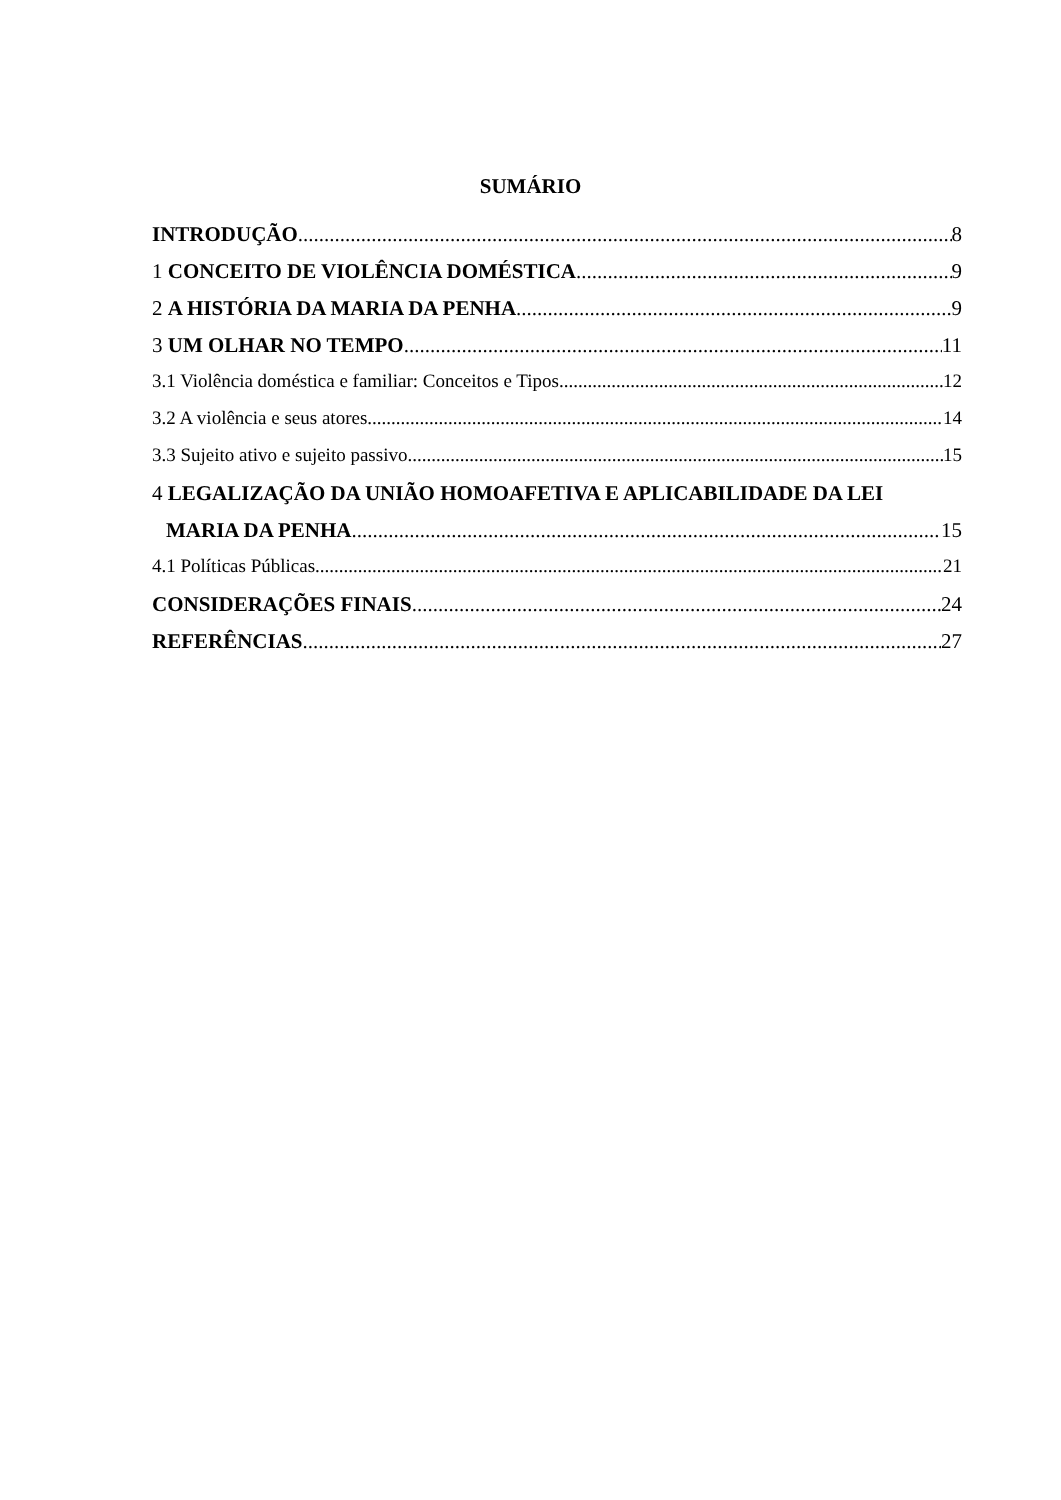SUMÁRIO
INTRODUÇÃO 8
1 CONCEITO DE VIOLÊNCIA DOMÉSTICA 9
2 A HISTÓRIA DA MARIA DA PENHA 9
3 UM OLHAR NO TEMPO 11
3.1 Violência doméstica e familiar: Conceitos e Tipos 12
3.2 A violência e seus atores 14
3.3 Sujeito ativo e sujeito passivo 15
4 LEGALIZAÇÃO DA UNIÃO HOMOAFETIVA E APLICABILIDADE DA LEI
MARIA DA PENHA 15
4.1 Políticas Públicas 21
CONSIDERAÇÕES FINAIS 24
REFERÊNCIAS 27